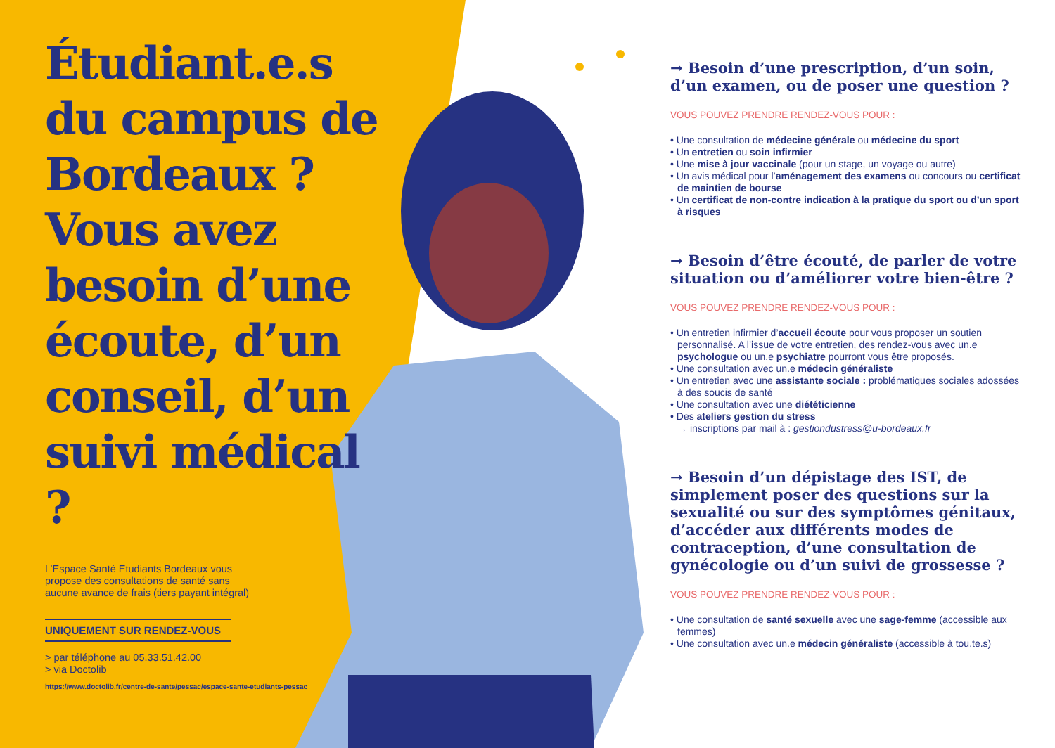Étudiant.e.s du campus de Bordeaux ? Vous avez besoin d’une écoute, d’un conseil, d’un suivi médical ?
L’Espace Santé Etudiants Bordeaux vous propose des consultations de santé sans aucune avance de frais (tiers payant intégral)
UNIQUEMENT SUR RENDEZ-VOUS
> par téléphone au 05.33.51.42.00
> via Doctolib
https://www.doctolib.fr/centre-de-sante/pessac/espace-sante-etudiants-pessac
→ Besoin d’une prescription, d’un soin, d’un examen, ou de poser une question ?
VOUS POUVEZ PRENDRE RENDEZ-VOUS POUR :
• Une consultation de médecine générale ou médecine du sport
• Un entretien ou soin infirmier
• Une mise à jour vaccinale (pour un stage, un voyage ou autre)
• Un avis médical pour l’aménagement des examens ou concours ou certificat de maintien de bourse
• Un certificat de non-contre indication à la pratique du sport ou d’un sport à risques
→ Besoin d’être écouté, de parler de votre situation ou d’améliorer votre bien-être ?
VOUS POUVEZ PRENDRE RENDEZ-VOUS POUR :
• Un entretien infirmier d’accueil écoute pour vous proposer un soutien personnalisé. A l’issue de votre entretien, des rendez-vous avec un.e psychologue ou un.e psychiatre pourront vous être proposés.
• Une consultation avec un.e médecin généraliste
• Un entretien avec une assistante sociale : problématiques sociales adossées à des soucis de santé
• Une consultation avec une diététicienne
• Des ateliers gestion du stress
→ inscriptions par mail à : gestiondustress@u-bordeaux.fr
→ Besoin d’un dépistage des IST, de simplement poser des questions sur la sexualité ou sur des symptômes génitaux, d’accéder aux différents modes de contraception, d’une consultation de gynécologie ou d’un suivi de grossesse ?
VOUS POUVEZ PRENDRE RENDEZ-VOUS POUR :
• Une consultation de santé sexuelle avec une sage-femme (accessible aux femmes)
• Une consultation avec un.e médecin généraliste (accessible à tou.te.s)